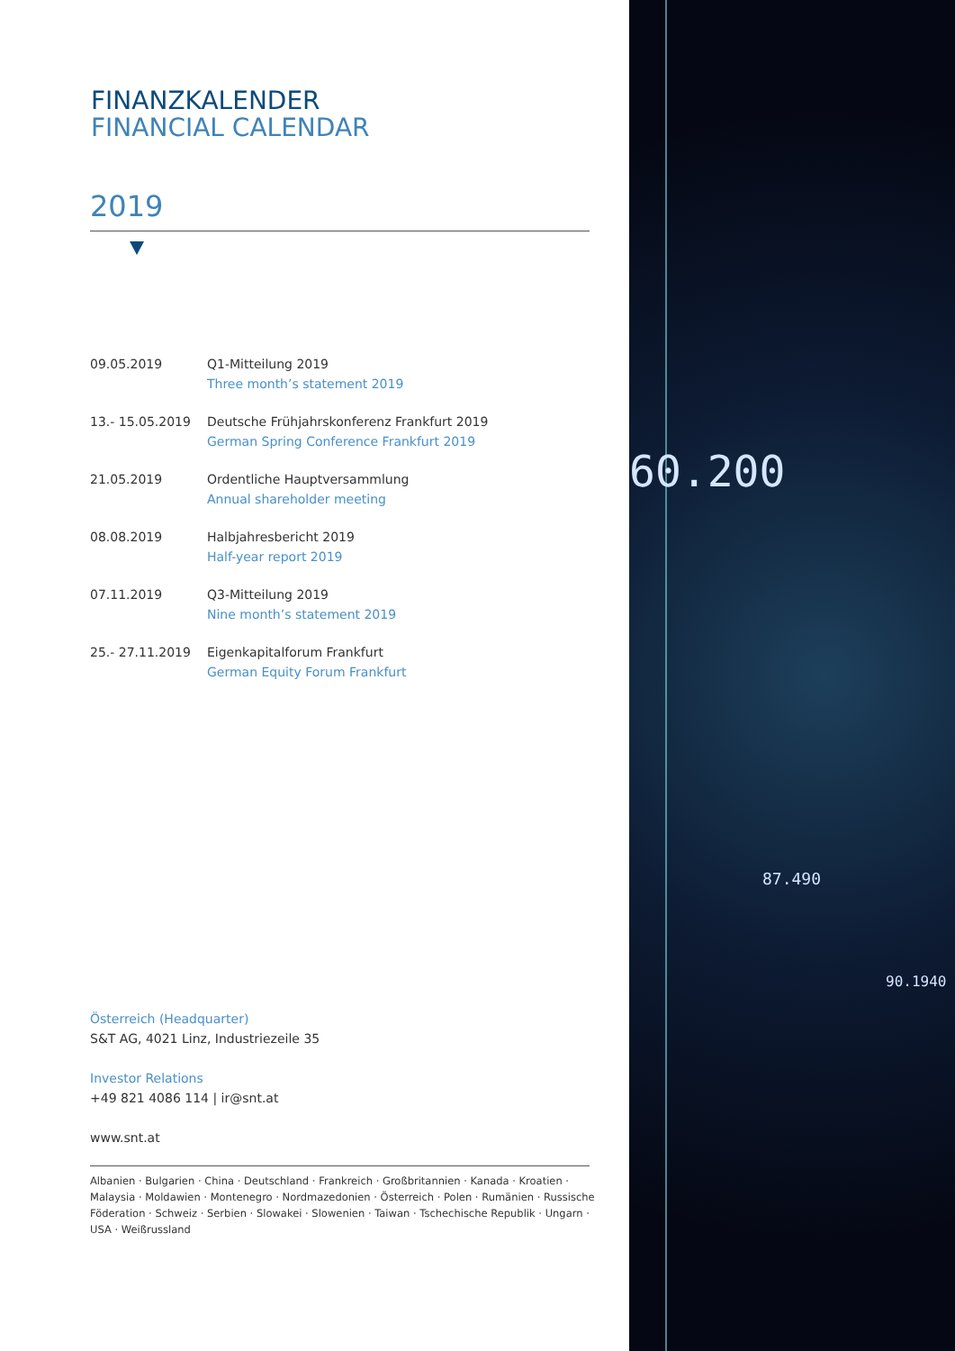FINANZKALENDER
FINANCIAL CALENDAR
2019
| 09.05.2019 | Q1-Mitteilung 2019 Three month’s statement 2019 |
| 13.- 15.05.2019 | Deutsche Frühjahrskonferenz Frankfurt 2019 German Spring Conference Frankfurt 2019 |
| 21.05.2019 | Ordentliche Hauptversammlung Annual shareholder meeting |
| 08.08.2019 | Halbjahresbericht 2019 Half-year report 2019 |
| 07.11.2019 | Q3-Mitteilung 2019 Nine month’s statement 2019 |
| 25.- 27.11.2019 | Eigenkapitalforum Frankfurt German Equity Forum Frankfurt |
Österreich (Headquarter)
S&T AG, 4021 Linz, Industriezeile 35
Investor Relations
+49 821 4086 114 | ir@snt.at
www.snt.at
Albanien · Bulgarien · China · Deutschland · Frankreich · Großbritannien · Kanada · Kroatien · Malaysia · Moldawien · Montenegro · Nordmazedonien · Österreich · Polen · Rumänien · Russische Föderation · Schweiz · Serbien · Slowakei · Slowenien · Taiwan · Tschechische Republik · Ungarn · USA · Weißrussland
60.200
87.490
90.1940